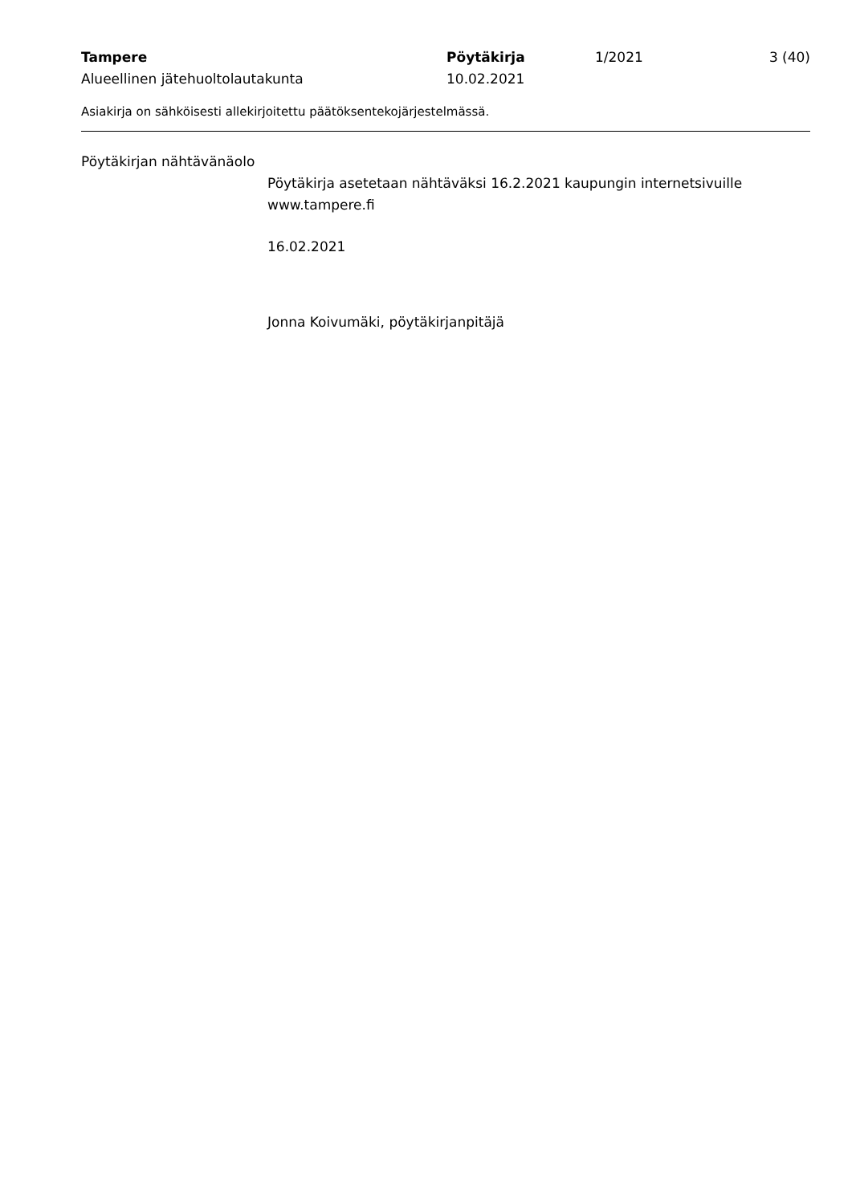Tampere Pöytäkirja 1/2021 3 (40)
Alueellinen jätehuoltolautakunta 10.02.2021
Asiakirja on sähköisesti allekirjoitettu päätöksentekojärjestelmässä.
Pöytäkirjan nähtävänäolo
Pöytäkirja asetetaan nähtäväksi 16.2.2021 kaupungin internetsivuille www.tampere.fi
16.02.2021
Jonna Koivumäki, pöytäkirjanpitäjä